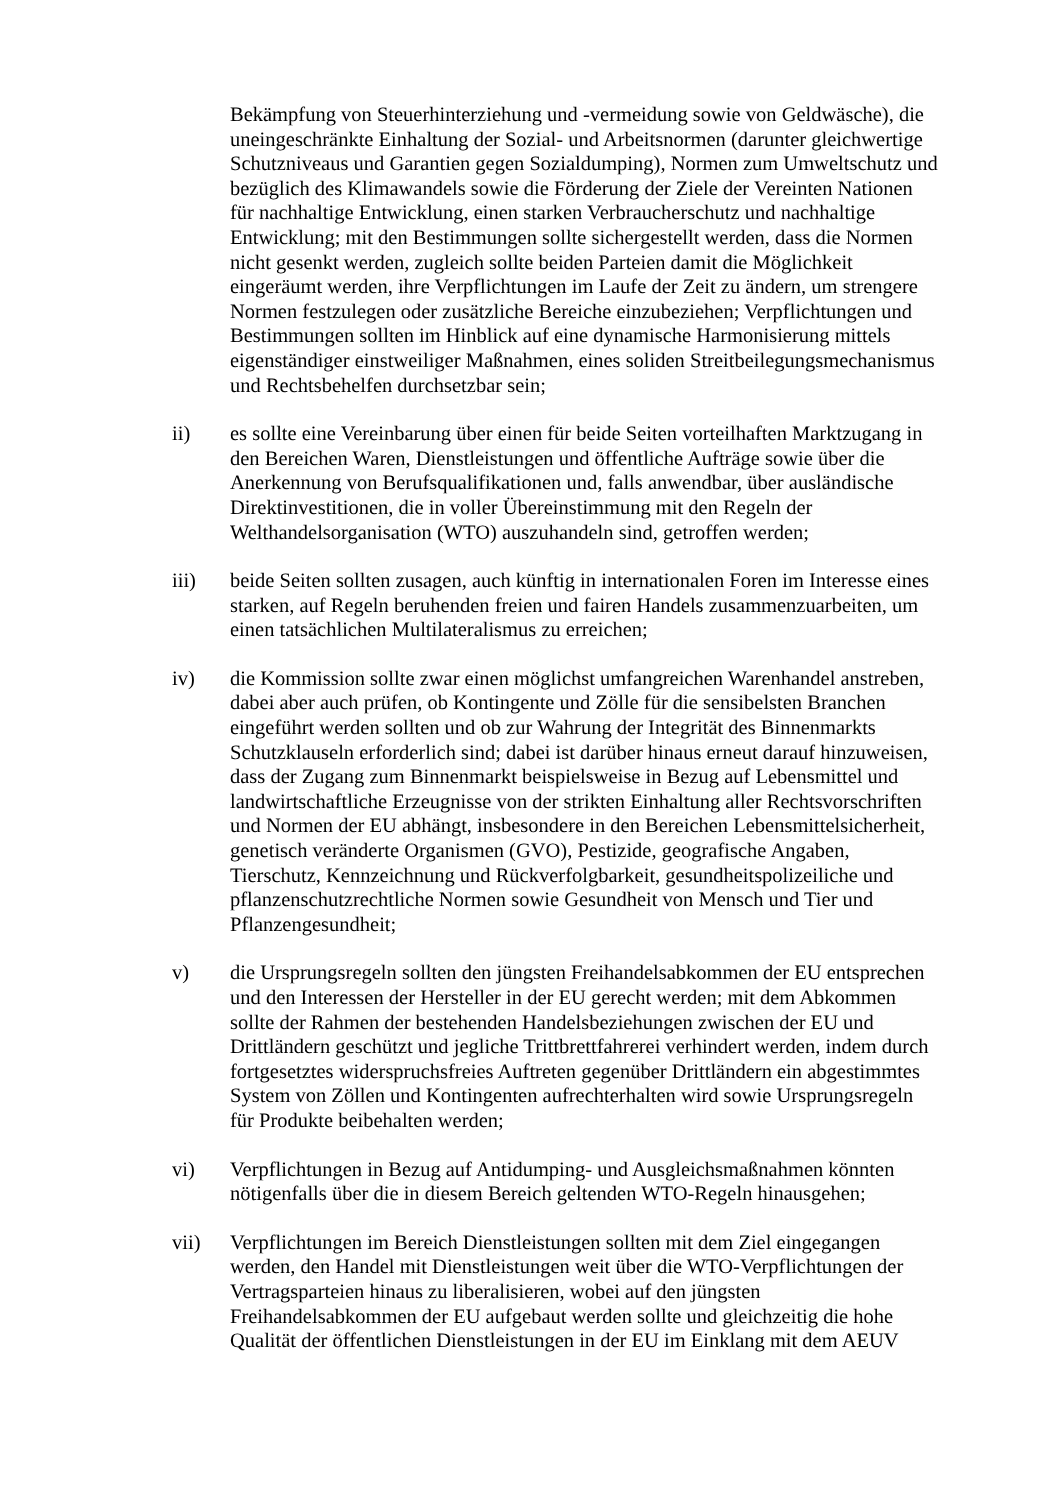Bekämpfung von Steuerhinterziehung und -vermeidung sowie von Geldwäsche), die uneingeschränkte Einhaltung der Sozial- und Arbeitsnormen (darunter gleichwertige Schutzniveaus und Garantien gegen Sozialdumping), Normen zum Umweltschutz und bezüglich des Klimawandels sowie die Förderung der Ziele der Vereinten Nationen für nachhaltige Entwicklung, einen starken Verbraucherschutz und nachhaltige Entwicklung; mit den Bestimmungen sollte sichergestellt werden, dass die Normen nicht gesenkt werden, zugleich sollte beiden Parteien damit die Möglichkeit eingeräumt werden, ihre Verpflichtungen im Laufe der Zeit zu ändern, um strengere Normen festzulegen oder zusätzliche Bereiche einzubeziehen; Verpflichtungen und Bestimmungen sollten im Hinblick auf eine dynamische Harmonisierung mittels eigenständiger einstweiliger Maßnahmen, eines soliden Streitbeilegungsmechanismus und Rechtsbehelfen durchsetzbar sein;
ii) es sollte eine Vereinbarung über einen für beide Seiten vorteilhaften Marktzugang in den Bereichen Waren, Dienstleistungen und öffentliche Aufträge sowie über die Anerkennung von Berufsqualifikationen und, falls anwendbar, über ausländische Direktinvestitionen, die in voller Übereinstimmung mit den Regeln der Welthandelsorganisation (WTO) auszuhandeln sind, getroffen werden;
iii) beide Seiten sollten zusagen, auch künftig in internationalen Foren im Interesse eines starken, auf Regeln beruhenden freien und fairen Handels zusammenzuarbeiten, um einen tatsächlichen Multilateralismus zu erreichen;
iv) die Kommission sollte zwar einen möglichst umfangreichen Warenhandel anstreben, dabei aber auch prüfen, ob Kontingente und Zölle für die sensibelsten Branchen eingeführt werden sollten und ob zur Wahrung der Integrität des Binnenmarkts Schutzklauseln erforderlich sind; dabei ist darüber hinaus erneut darauf hinzuweisen, dass der Zugang zum Binnenmarkt beispielsweise in Bezug auf Lebensmittel und landwirtschaftliche Erzeugnisse von der strikten Einhaltung aller Rechtsvorschriften und Normen der EU abhängt, insbesondere in den Bereichen Lebensmittelsicherheit, genetisch veränderte Organismen (GVO), Pestizide, geografische Angaben, Tierschutz, Kennzeichnung und Rückverfolgbarkeit, gesundheitspolizeiliche und pflanzenschutzrechtliche Normen sowie Gesundheit von Mensch und Tier und Pflanzengesundheit;
v) die Ursprungsregeln sollten den jüngsten Freihandelsabkommen der EU entsprechen und den Interessen der Hersteller in der EU gerecht werden; mit dem Abkommen sollte der Rahmen der bestehenden Handelsbeziehungen zwischen der EU und Drittländern geschützt und jegliche Trittbrettfahrerei verhindert werden, indem durch fortgesetztes widerspruchsfreies Auftreten gegenüber Drittländern ein abgestimmtes System von Zöllen und Kontingenten aufrechterhalten wird sowie Ursprungsregeln für Produkte beibehalten werden;
vi) Verpflichtungen in Bezug auf Antidumping- und Ausgleichsmaßnahmen könnten nötigenfalls über die in diesem Bereich geltenden WTO-Regeln hinausgehen;
vii) Verpflichtungen im Bereich Dienstleistungen sollten mit dem Ziel eingegangen werden, den Handel mit Dienstleistungen weit über die WTO-Verpflichtungen der Vertragsparteien hinaus zu liberalisieren, wobei auf den jüngsten Freihandelsabkommen der EU aufgebaut werden sollte und gleichzeitig die hohe Qualität der öffentlichen Dienstleistungen in der EU im Einklang mit dem AEUV